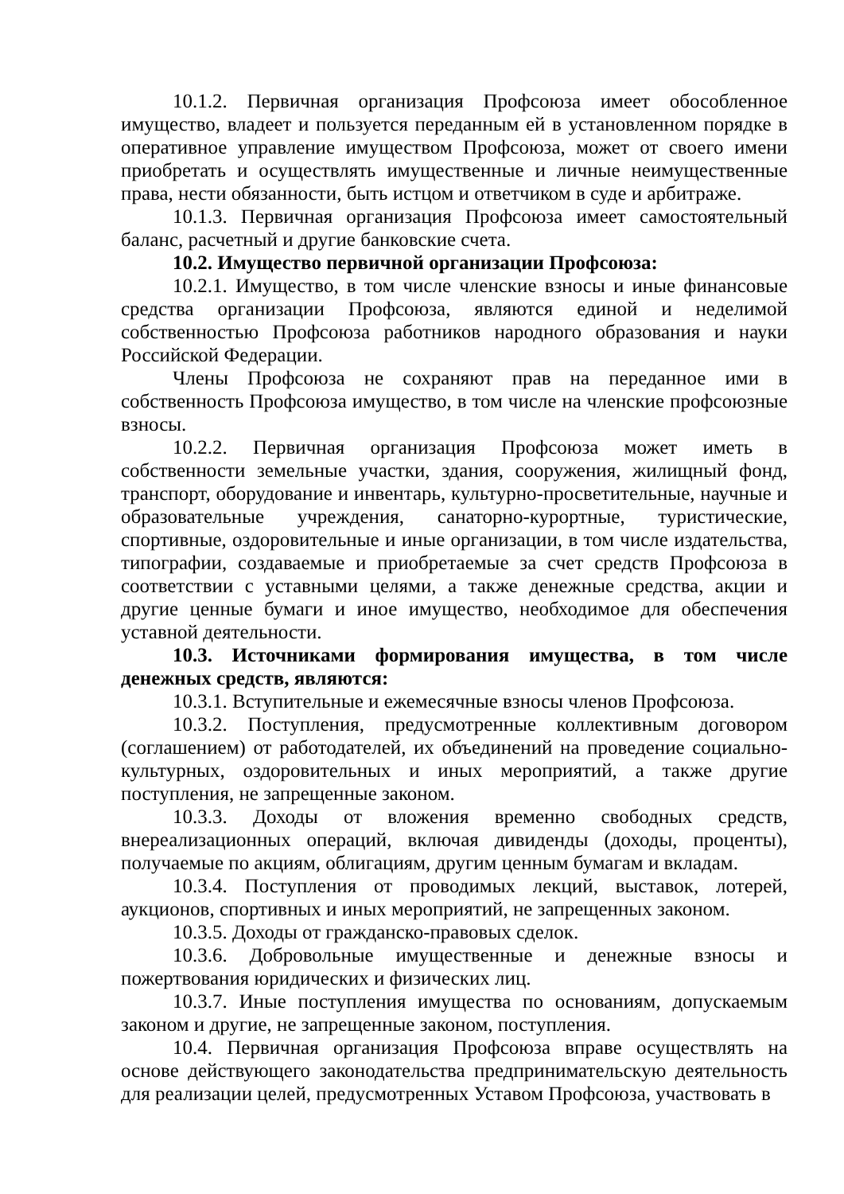10.1.2. Первичная организация Профсоюза имеет обособленное имущество, владеет и пользуется переданным ей в установленном порядке в оперативное управление имуществом Профсоюза, может от своего имени приобретать и осуществлять имущественные и личные неимущественные права, нести обязанности, быть истцом и ответчиком в суде и арбитраже.
10.1.3. Первичная организация Профсоюза имеет самостоятельный баланс, расчетный и другие банковские счета.
10.2. Имущество первичной организации Профсоюза:
10.2.1. Имущество, в том числе членские взносы и иные финансовые средства организации Профсоюза, являются единой и неделимой собственностью Профсоюза работников народного образования и науки Российской Федерации.
Члены Профсоюза не сохраняют прав на переданное ими в собственность Профсоюза имущество, в том числе на членские профсоюзные взносы.
10.2.2. Первичная организация Профсоюза может иметь в собственности земельные участки, здания, сооружения, жилищный фонд, транспорт, оборудование и инвентарь, культурно-просветительные, научные и образовательные учреждения, санаторно-курортные, туристические, спортивные, оздоровительные и иные организации, в том числе издательства, типографии, создаваемые и приобретаемые за счет средств Профсоюза в соответствии с уставными целями, а также денежные средства, акции и другие ценные бумаги и иное имущество, необходимое для обеспечения уставной деятельности.
10.3. Источниками формирования имущества, в том числе денежных средств, являются:
10.3.1. Вступительные и ежемесячные взносы членов Профсоюза.
10.3.2. Поступления, предусмотренные коллективным договором (соглашением) от работодателей, их объединений на проведение социально-культурных, оздоровительных и иных мероприятий, а также другие поступления, не запрещенные законом.
10.3.3. Доходы от вложения временно свободных средств, внереализационных операций, включая дивиденды (доходы, проценты), получаемые по акциям, облигациям, другим ценным бумагам и вкладам.
10.3.4. Поступления от проводимых лекций, выставок, лотерей, аукционов, спортивных и иных мероприятий, не запрещенных законом.
10.3.5. Доходы от гражданско-правовых сделок.
10.3.6. Добровольные имущественные и денежные взносы и пожертвования юридических и физических лиц.
10.3.7. Иные поступления имущества по основаниям, допускаемым законом и другие, не запрещенные законом, поступления.
10.4. Первичная организация Профсоюза вправе осуществлять на основе действующего законодательства предпринимательскую деятельность для реализации целей, предусмотренных Уставом Профсоюза, участвовать в